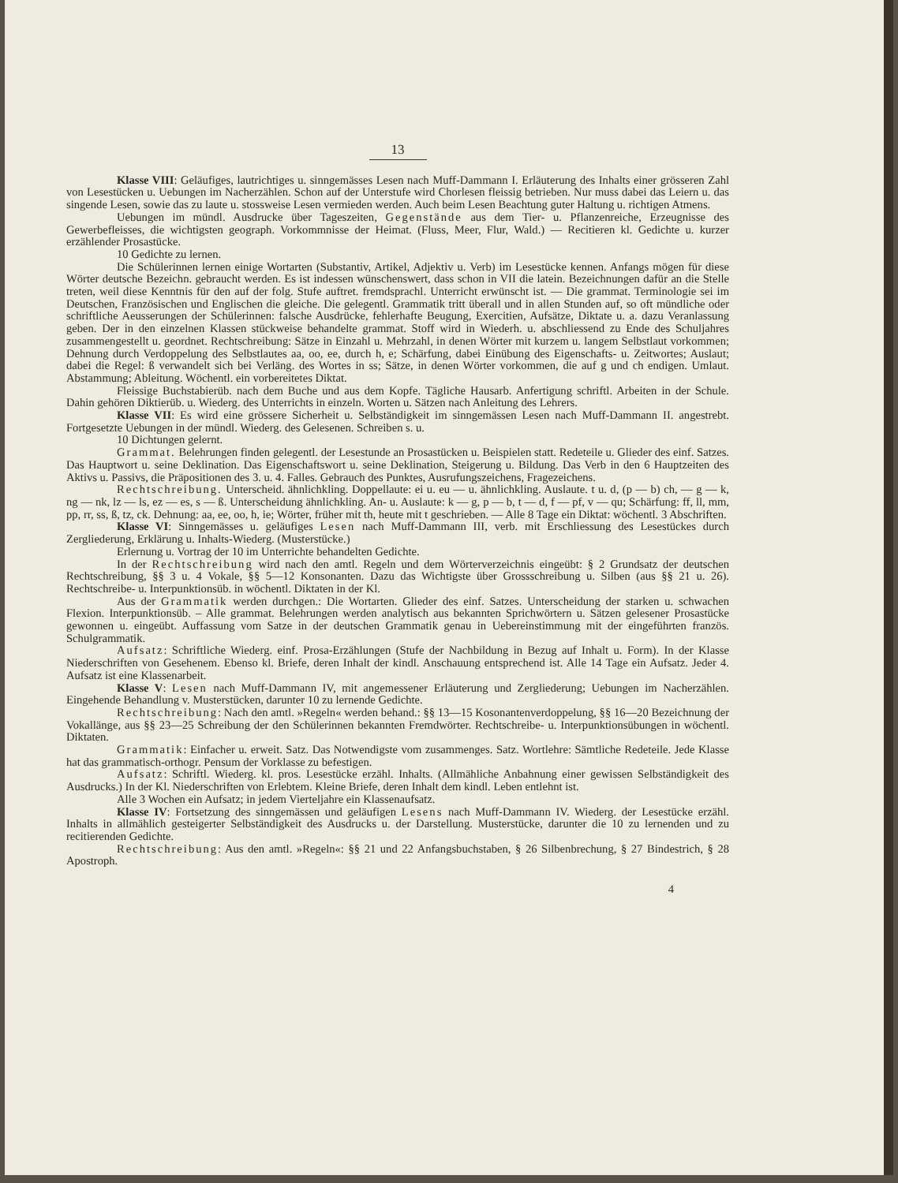13
Klasse VIII: Geläufiges, lautrichtiges u. sinngemässes Lesen nach Muff-Dammann I. Erläuterung des Inhalts einer grösseren Zahl von Lesestücken u. Uebungen im Nacherzählen. Schon auf der Unterstufe wird Chorlesen fleissig betrieben. Nur muss dabei das Leiern u. das singende Lesen, sowie das zu laute u. stossweise Lesen vermieden werden. Auch beim Lesen Beachtung guter Haltung u. richtigen Atmens.
Uebungen im mündl. Ausdrucke über Tageszeiten, Gegenstände aus dem Tier- u. Pflanzenreiche, Erzeugnisse des Gewerbefleisses, die wichtigsten geograph. Vorkommnisse der Heimat. (Fluss, Meer, Flur, Wald.) — Recitieren kl. Gedichte u. kurzer erzählender Prosastücke.
10 Gedichte zu lernen.
Die Schülerinnen lernen einige Wortarten (Substantiv, Artikel, Adjektiv u. Verb) im Lesestücke kennen. Anfangs mögen für diese Wörter deutsche Bezeichn. gebraucht werden. Es ist indessen wünschenswert, dass schon in VII die latein. Bezeichnungen dafür an die Stelle treten, weil diese Kenntnis für den auf der folg. Stufe auftret. fremdsprachl. Unterricht erwünscht ist. — Die grammat. Terminologie sei im Deutschen, Französischen und Englischen die gleiche. Die gelegentl. Grammatik tritt überall und in allen Stunden auf, so oft mündliche oder schriftliche Aeusserungen der Schülerinnen: falsche Ausdrücke, fehlerhafte Beugung, Exercitien, Aufsätze, Diktate u. a. dazu Veranlassung geben. Der in den einzelnen Klassen stückweise behandelte grammat. Stoff wird in Wiederh. u. abschliessend zu Ende des Schuljahres zusammengestellt u. geordnet. Rechtschreibung: Sätze in Einzahl u. Mehrzahl, in denen Wörter mit kurzem u. langem Selbstlaut vorkommen; Dehnung durch Verdoppelung des Selbstlautes aa, oo, ee, durch h, e; Schärfung, dabei Einübung des Eigenschafts- u. Zeitwortes; Auslaut; dabei die Regel: ß verwandelt sich bei Verläng. des Wortes in ss; Sätze, in denen Wörter vorkommen, die auf g und ch endigen. Umlaut. Abstammung; Ableitung. Wöchentl. ein vorbereitetes Diktat.
Fleissige Buchstabierüb. nach dem Buche und aus dem Kopfe. Tägliche Hausarb. Anfertigung schriftl. Arbeiten in der Schule. Dahin gehören Diktierüb. u. Wiederg. des Unterrichts in einzeln. Worten u. Sätzen nach Anleitung des Lehrers.
Klasse VII: Es wird eine grössere Sicherheit u. Selbständigkeit im sinngemässen Lesen nach Muff-Dammann II. angestrebt. Fortgesetzte Uebungen in der mündl. Wiederg. des Gelesenen. Schreiben s. u.
10 Dichtungen gelernt.
Grammat. Belehrungen finden gelegentl. der Lesestunde an Prosastücken u. Beispielen statt. Redeteile u. Glieder des einf. Satzes. Das Hauptwort u. seine Deklination. Das Eigenschaftswort u. seine Deklination, Steigerung u. Bildung. Das Verb in den 6 Hauptzeiten des Aktivs u. Passivs, die Präpositionen des 3. u. 4. Falles. Gebrauch des Punktes, Ausrufungszeichens, Fragezeichens.
Rechtschreibung. Unterscheid. ähnlichkling. Doppellaute: ei u. eu — u. ähnlichkling. Auslaute. t u. d, (p — b) ch, — g — k, ng — nk, lz — ls, ez — es, s — ß. Unterscheidung ähnlichkling. An- u. Auslaute: k — g, p — b, t — d, f — pf, v — qu; Schärfung: ff, ll, mm, pp, rr, ss, ß, tz, ck. Dehnung: aa, ee, oo, h, ie; Wörter, früher mit th, heute mit t geschrieben. — Alle 8 Tage ein Diktat: wöchentl. 3 Abschriften.
Klasse VI: Sinngemässes u. geläufiges Lesen nach Muff-Dammann III, verb. mit Erschliessung des Lesestückes durch Zergliederung, Erklärung u. Inhalts-Wiederg. (Musterstücke.)
Erlernung u. Vortrag der 10 im Unterrichte behandelten Gedichte.
In der Rechtschreibung wird nach den amtl. Regeln und dem Wörterverzeichnis eingeübt: § 2 Grundsatz der deutschen Rechtschreibung, §§ 3 u. 4 Vokale, §§ 5—12 Konsonanten. Dazu das Wichtigste über Grossschreibung u. Silben (aus §§ 21 u. 26). Rechtschreibe- u. Interpunktionsüb. in wöchentl. Diktaten in der Kl.
Aus der Grammatik werden durchgen.: Die Wortarten. Glieder des einf. Satzes. Unterscheidung der starken u. schwachen Flexion. Interpunktionsüb. – Alle grammat. Belehrungen werden analytisch aus bekannten Sprichwörtern u. Sätzen gelesener Prosastücke gewonnen u. eingeübt. Auffassung vom Satze in der deutschen Grammatik genau in Uebereinstimmung mit der eingeführten französ. Schulgrammatik.
Aufsatz: Schriftliche Wiederg. einf. Prosa-Erzählungen (Stufe der Nachbildung in Bezug auf Inhalt u. Form). In der Klasse Niederschriften von Gesehenem. Ebenso kl. Briefe, deren Inhalt der kindl. Anschauung entsprechend ist. Alle 14 Tage ein Aufsatz. Jeder 4. Aufsatz ist eine Klassenarbeit.
Klasse V: Lesen nach Muff-Dammann IV, mit angemessener Erläuterung und Zergliederung; Uebungen im Nacherzählen. Eingehende Behandlung v. Musterstücken, darunter 10 zu lernende Gedichte.
Rechtschreibung: Nach den amtl. »Regeln« werden behand.: §§ 13—15 Kosonantenverdoppelung, §§ 16—20 Bezeichnung der Vokallänge, aus §§ 23—25 Schreibung der den Schülerinnen bekannten Fremdwörter. Rechtschreibe- u. Interpunktionsübungen in wöchentl. Diktaten.
Grammatik: Einfacher u. erweit. Satz. Das Notwendigste vom zusammenges. Satz. Wortlehre: Sämtliche Redeteile. Jede Klasse hat das grammatisch-orthogr. Pensum der Vorklasse zu befestigen.
Aufsatz: Schriftl. Wiederg. kl. pros. Lesestücke erzähl. Inhalts. (Allmähliche Anbahnung einer gewissen Selbständigkeit des Ausdrucks.) In der Kl. Niederschriften von Erlebtem. Kleine Briefe, deren Inhalt dem kindl. Leben entlehnt ist.
Alle 3 Wochen ein Aufsatz; in jedem Vierteljahre ein Klassenaufsatz.
Klasse IV: Fortsetzung des sinngemässen und geläufigen Lesens nach Muff-Dammann IV. Wiederg. der Lesestücke erzähl. Inhalts in allmählich gesteigerter Selbständigkeit des Ausdrucks u. der Darstellung. Musterstücke, darunter die 10 zu lernenden und zu recitierenden Gedichte.
Rechtschreibung: Aus den amtl. »Regeln«: §§ 21 und 22 Anfangsbuchstaben, § 26 Silbenbrechung, § 27 Bindestrich, § 28 Apostroph.
4